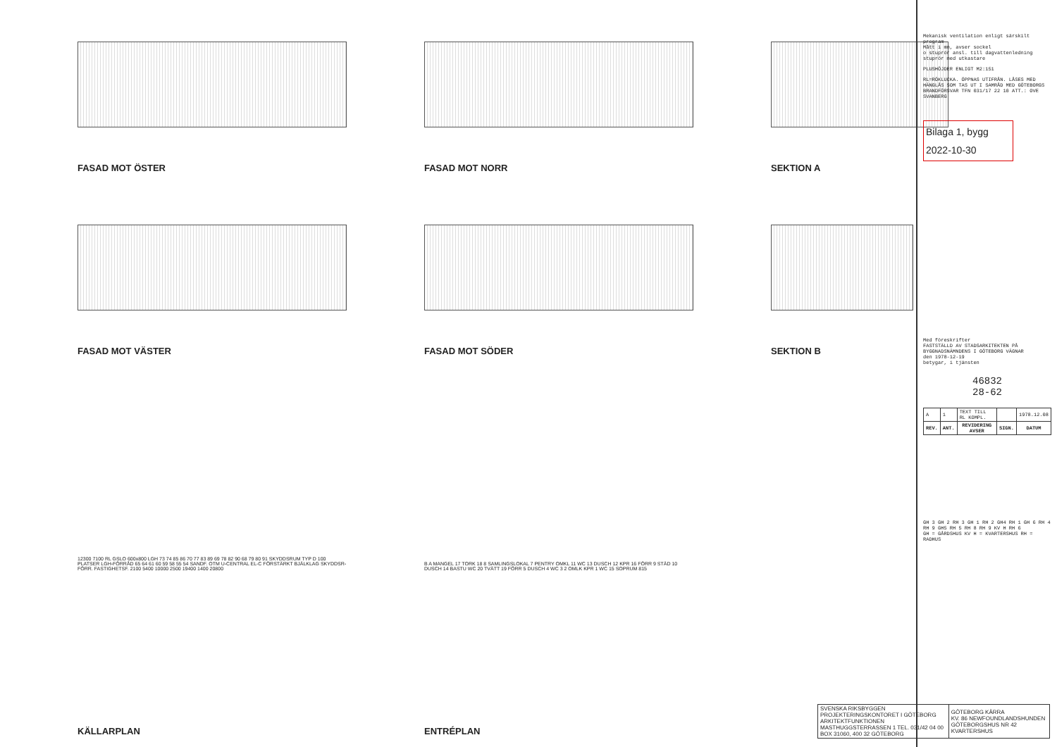FASAD MOT ÖSTER
FASAD MOT NORR
SEKTION A
FASAD MOT VÄSTER
FASAD MOT SÖDER
SEKTION B
12300 7100 RL GSLO 600x800 LGH 73 74 85 86 70 77 83 89 69 78 82 90 68 79 80 91 SKYDDSRUM TYP D 100 PLATSER LGH-FÖRRÅD 65 64 61 60 59 58 55 54 SANDF. OTM U-CENTRAL EL-C FÖRSTÄRKT BJÄLKLAG SKYDDSR-FÖRR. FASTIGHETSF. 2100 5400 10000 2500 19400 1400 20800
KÄLLARPLAN
B A MANGEL 17 TORK 18 8 SAMLINGSLOKAL 7 PENTRY OMKL 11 WC 13 DUSCH 12 KPR 16 FÖRR 9 STÄD 10 DUSCH 14 BASTU WC 20 TVÄTT 19 FÖRR 5 DUSCH 4 WC 3 2 OMLK KPR 1 WC 15 SOPRUM 815
ENTRÉPLAN
Mekanisk ventilation enligt särskilt program
Mått i mm, avser sockel
o stuprör ansl. till dagvattenledning
stuprör med utkastare
PLUSHÖJDER ENLIGT M2:151
RL=RÖKLUCKA. ÖPPNAS UTIFRÅN. LÅSES MED HÄNGLÅS SOM TAS UT I SAMRÅD MED GÖTEBORGS BRANDFÖRSVAR TFN 031/17 22 10 ATT.: OVE SVANBERG
Bilaga 1, bygg
2022-10-30
Med föreskrifter
FASTSTÄLLD AV STADSARKITEKTEN PÅ BYGGNADSNÄMNDENS I GÖTEBORG VÄGNAR
den 1978-12-19
betygar, i tjänsten
46832
28-62
| A | 1 | TEXT TILL RL KOMPL. | | 1978.12.08 |
| REV. | ANT. | REVIDERING AVSER | SIGN. | DATUM |
GH 3 GH 2 RH 3 GH 1 RH 2 GH4 RH 1 GH 6 RH 4 RH 9 GH5 RH 5 RH 8 RH 9 KV H RH 6
GH = GÅRDSHUS KV H = KVARTERSHUS RH = RADHUS
| SVENSKA RIKSBYGGEN PROJEKTERINGSKONTORET I GÖTEBORG ARKITEKTFUNKTIONEN MASTHUGGSTERRASSEN 1 TEL. 031/42 04 00 BOX 31060, 400 32 GÖTEBORG | GÖTEBORG KÄRRA KV. 86 NEWFOUNDLANDSHUNDEN GÖTEBORGSHUS NR 42 KVARTERSHUS |